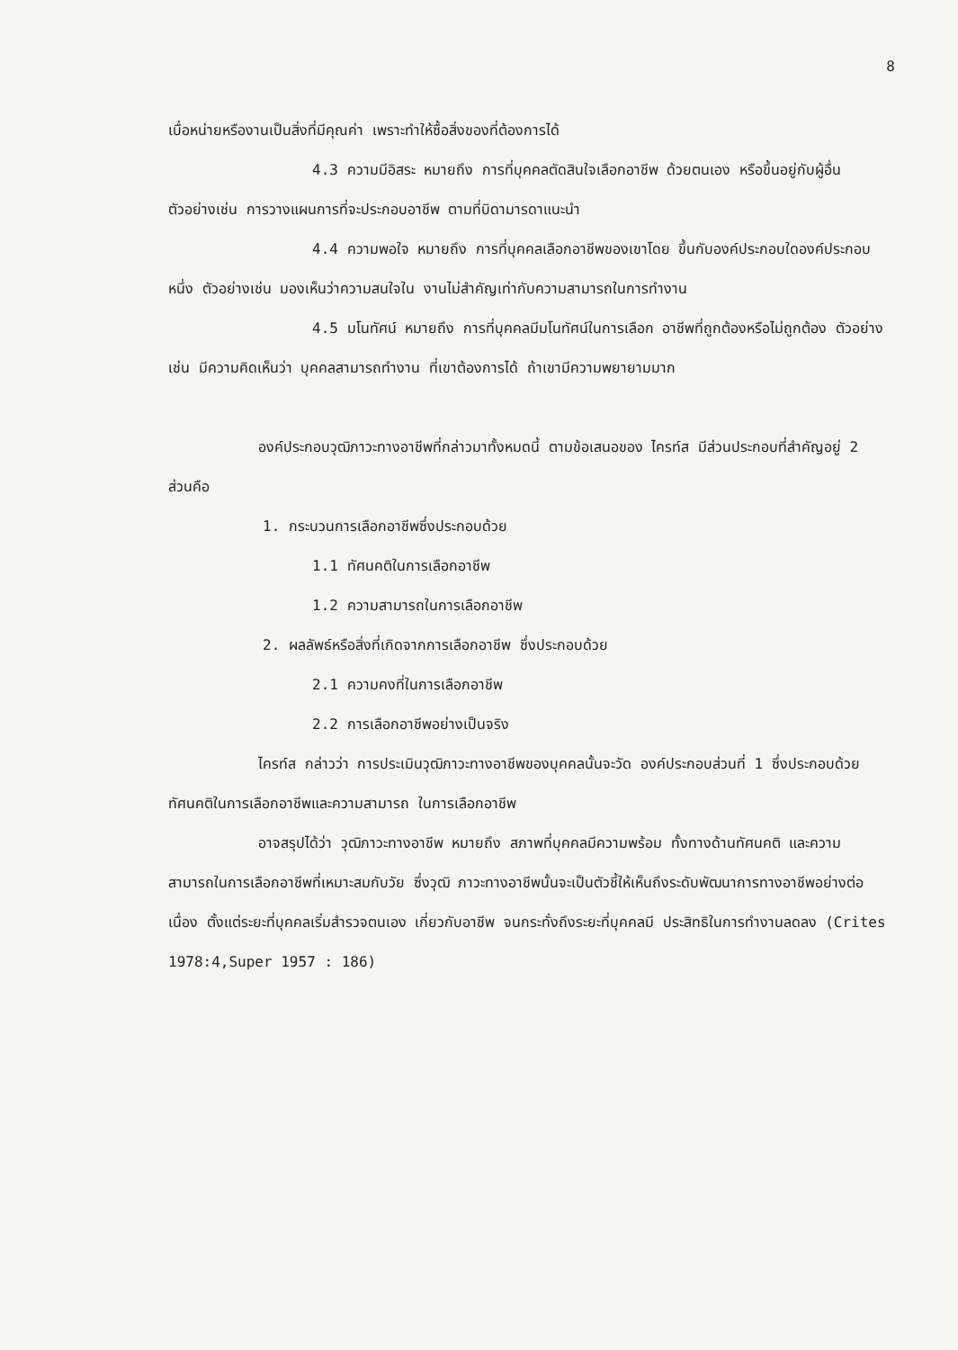8
เบื่อหน่ายหรืองานเป็นสิ่งที่มีคุณค่า เพราะทำให้ซื้อสิ่งของที่ต้องการได้
4.3 ความมีอิสระ หมายถึง การที่บุคคลตัดสินใจเลือกอาชีพ ด้วยตนเอง หรือขึ้นอยู่กับผู้อื่น ตัวอย่างเช่น การวางแผนการที่จะประกอบอาชีพ ตามที่บิดามารดาแนะนำ
4.4 ความพอใจ หมายถึง การที่บุคคลเลือกอาชีพของเขาโดย ขึ้นกับองค์ประกอบใดองค์ประกอบหนึ่ง ตัวอย่างเช่น มองเห็นว่าความสนใจใน งานไม่สำคัญเท่ากับความสามารถในการทำงาน
4.5 มโนทัศน์ หมายถึง การที่บุคคลมีมโนทัศน์ในการเลือก อาชีพที่ถูกต้องหรือไม่ถูกต้อง ตัวอย่างเช่น มีความคิดเห็นว่า บุคคลสามารถทำงาน ที่เขาต้องการได้ ถ้าเขามีความพยายามมาก
องค์ประกอบวุฒิภาวะทางอาชีพที่กล่าวมาทั้งหมดนี้ ตามข้อเสนอของ ไครท์ส มีส่วนประกอบที่สำคัญอยู่ 2 ส่วนคือ
1. กระบวนการเลือกอาชีพซึ่งประกอบด้วย
1.1 ทัศนคติในการเลือกอาชีพ
1.2 ความสามารถในการเลือกอาชีพ
2. ผลลัพธ์หรือสิ่งที่เกิดจากการเลือกอาชีพ ซึ่งประกอบด้วย
2.1 ความคงที่ในการเลือกอาชีพ
2.2 การเลือกอาชีพอย่างเป็นจริง
ไครท์ส กล่าวว่า การประเมินวุฒิภาวะทางอาชีพของบุคคลนั้นจะวัด องค์ประกอบส่วนที่ 1 ซึ่งประกอบด้วยทัศนคติในการเลือกอาชีพและความสามารถ ในการเลือกอาชีพ
อาจสรุปได้ว่า วุฒิภาวะทางอาชีพ หมายถึง สภาพที่บุคคลมีความพร้อม ทั้งทางด้านทัศนคติ และความสามารถในการเลือกอาชีพที่เหมาะสมกับวัย ซึ่งวุฒิ ภาวะทางอาชีพนั้นจะเป็นตัวชี้ให้เห็นถึงระดับพัฒนาการทางอาชีพอย่างต่อเนื่อง ตั้งแต่ระยะที่บุคคลเริ่มสำรวจตนเอง เกี่ยวกับอาชีพ จนกระทั่งถึงระยะที่บุคคลมี ประสิทธิในการทำงานลดลง (Crites 1978:4,Super 1957 : 186)